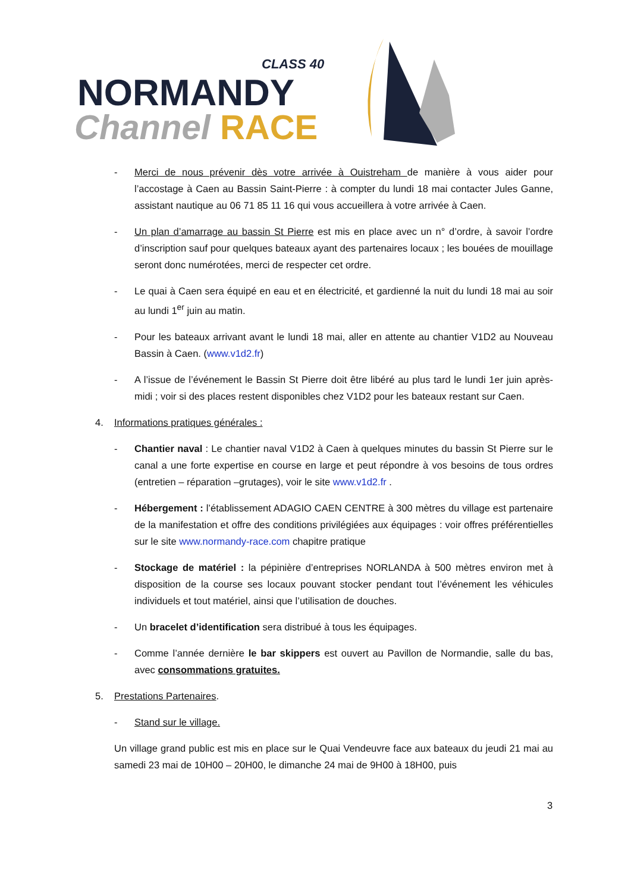CLASS 40
NORMANDY
Channel RACE
- Merci de nous prévenir dès votre arrivée à Ouistreham de manière à vous aider pour l’accostage à Caen au Bassin Saint-Pierre : à compter du lundi 18 mai contacter Jules Ganne, assistant nautique au 06 71 85 11 16 qui vous accueillera à votre arrivée à Caen.
- Un plan d’amarrage au bassin St Pierre est mis en place avec un n° d’ordre, à savoir l’ordre d’inscription sauf pour quelques bateaux ayant des partenaires locaux ; les bouées de mouillage seront donc numérotées, merci de respecter cet ordre.
- Le quai à Caen sera équipé en eau et en électricité, et gardienné la nuit du lundi 18 mai au soir au lundi 1<sup>er</sup> juin au matin.
- Pour les bateaux arrivant avant le lundi 18 mai, aller en attente au chantier V1D2 au Nouveau Bassin à Caen. (www.v1d2.fr)
- A l’issue de l’événement le Bassin St Pierre doit être libéré au plus tard le lundi 1er juin après-midi ; voir si des places restent disponibles chez V1D2 pour les bateaux restant sur Caen.
4. Informations pratiques générales :
- Chantier naval : Le chantier naval V1D2 à Caen à quelques minutes du bassin St Pierre sur le canal a une forte expertise en course en large et peut répondre à vos besoins de tous ordres (entretien – réparation –grutages), voir le site www.v1d2.fr .
- Hébergement : l’établissement ADAGIO CAEN CENTRE à 300 mètres du village est partenaire de la manifestation et offre des conditions privilégiées aux équipages : voir offres préférentielles sur le site www.normandy-race.com chapitre pratique
- Stockage de matériel : la pépinière d’entreprises NORLANDA à 500 mètres environ met à disposition de la course ses locaux pouvant stocker pendant tout l’événement les véhicules individuels et tout matériel, ainsi que l’utilisation de douches.
- Un bracelet d’identification sera distribué à tous les équipages.
- Comme l’année dernière le bar skippers est ouvert au Pavillon de Normandie, salle du bas, avec consommations gratuites.
5. Prestations Partenaires.
- Stand sur le village.
Un village grand public est mis en place sur le Quai Vendeuvre face aux bateaux du jeudi 21 mai au samedi 23 mai de 10H00 – 20H00, le dimanche 24 mai de 9H00 à 18H00, puis
3